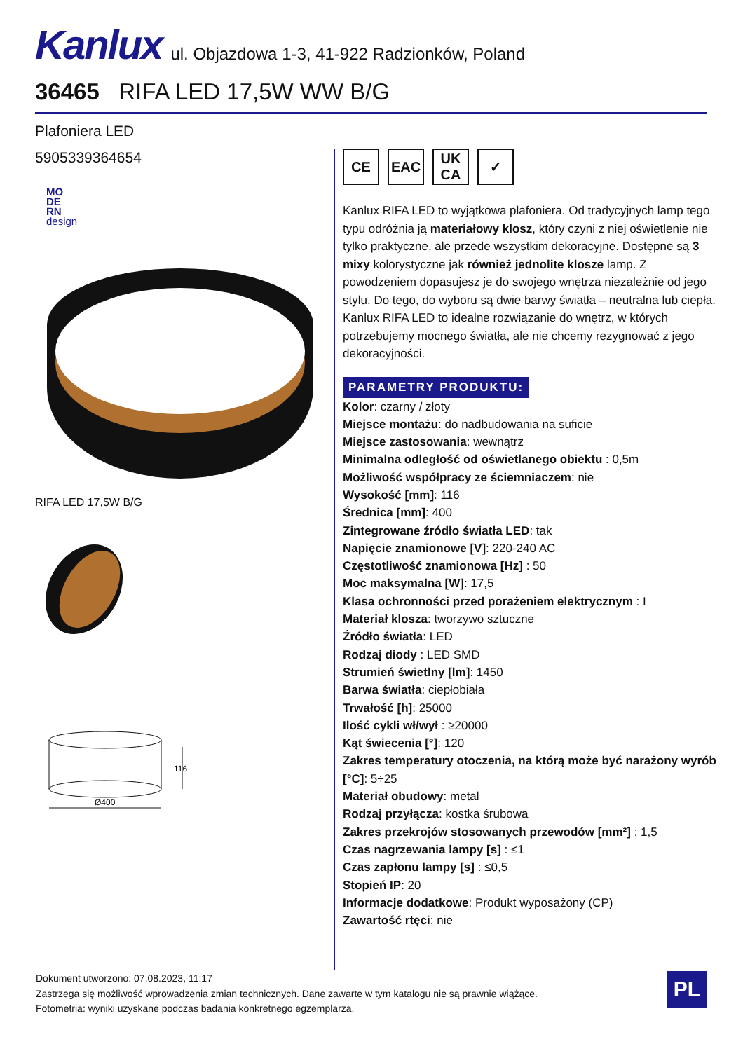Kanlux ul. Objazdowa 1-3, 41-922 Radzionków, Poland
36465 RIFA LED 17,5W WW B/G
Plafoniera LED
5905339364654
MO
DE
RN
design
RIFA LED 17,5W B/G
Ø400
116
CE EAC UK
CA
✓
Kanlux RIFA LED to wyjątkowa plafoniera. Od tradycyjnych lamp tego typu odróżnia ją materiałowy klosz, który czyni z niej oświetlenie nie tylko praktyczne, ale przede wszystkim dekoracyjne. Dostępne są 3 mixy kolorystyczne jak również jednolite klosze lamp. Z powodzeniem dopasujesz je do swojego wnętrza niezależnie od jego stylu. Do tego, do wyboru są dwie barwy światła – neutralna lub ciepła. Kanlux RIFA LED to idealne rozwiązanie do wnętrz, w których potrzebujemy mocnego światła, ale nie chcemy rezygnować z jego dekoracyjności.
PARAMETRY PRODUKTU:
Kolor: czarny / złoty
Miejsce montażu: do nadbudowania na suficie
Miejsce zastosowania: wewnątrz
Minimalna odległość od oświetlanego obiektu : 0,5m
Możliwość współpracy ze ściemniaczem: nie
Wysokość [mm]: 116
Średnica [mm]: 400
Zintegrowane źródło światła LED: tak
Napięcie znamionowe [V]: 220-240 AC
Częstotliwość znamionowa [Hz] : 50
Moc maksymalna [W]: 17,5
Klasa ochronności przed porażeniem elektrycznym : I
Materiał klosza: tworzywo sztuczne
Źródło światła: LED
Rodzaj diody : LED SMD
Strumień świetlny [lm]: 1450
Barwa światła: ciepłobiała
Trwałość [h]: 25000
Ilość cykli wł/wył : ≥20000
Kąt świecenia [°]: 120
Zakres temperatury otoczenia, na którą może być narażony wyrób [°C]: 5÷25
Materiał obudowy: metal
Rodzaj przyłącza: kostka śrubowa
Zakres przekrojów stosowanych przewodów [mm²] : 1,5
Czas nagrzewania lampy [s] : ≤1
Czas zapłonu lampy [s] : ≤0,5
Stopień IP: 20
Informacje dodatkowe: Produkt wyposażony (CP)
Zawartość rtęci: nie
Dokument utworzono: 07.08.2023, 11:17
Zastrzega się możliwość wprowadzenia zmian technicznych. Dane zawarte w tym katalogu nie są prawnie wiążące.
Fotometria: wyniki uzyskane podczas badania konkretnego egzemplarza.
PL